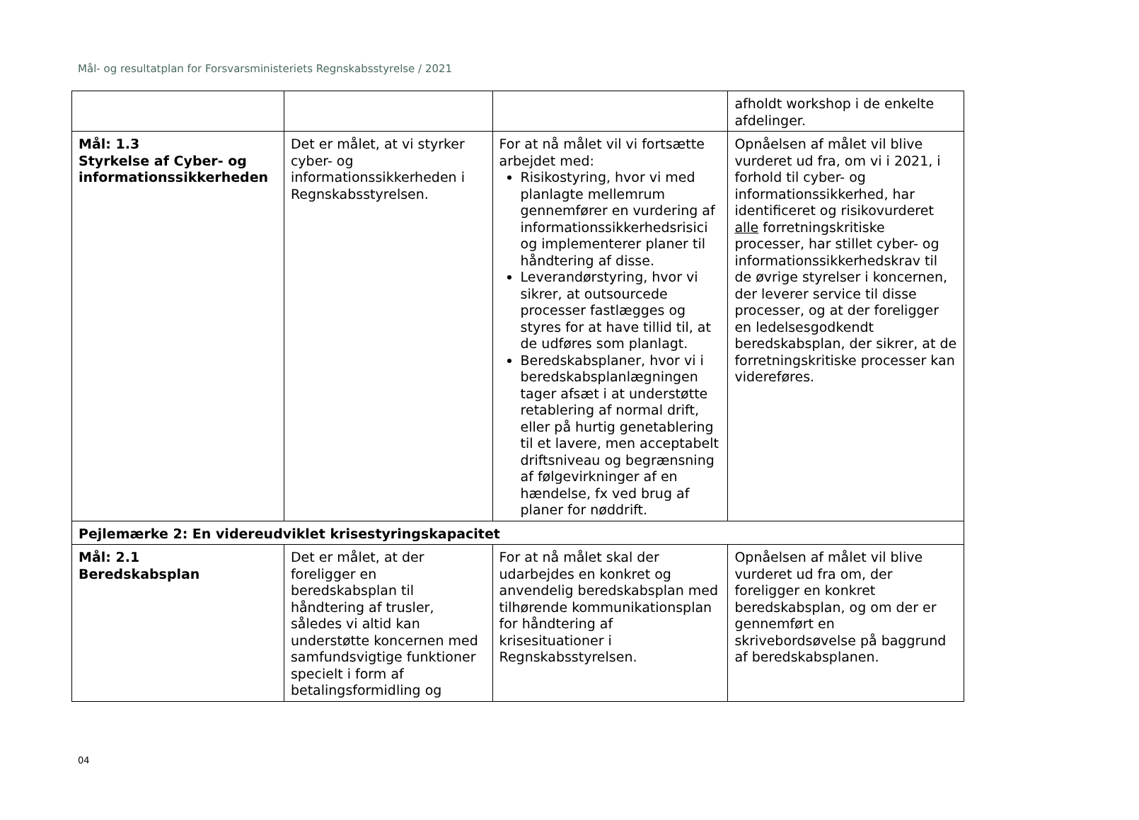Mål- og resultatplan for Forsvarsministeriets Regnskabsstyrelse / 2021
| | | | afholdt workshop i de enkelte afdelinger. |
| Mål: 1.3 Styrkelse af Cyber- og informationssikkerheden | Det er målet, at vi styrker cyber- og informationssikkerheden i Regnskabsstyrelsen. | For at nå målet vil vi fortsætte arbejdet med: Risikostyring, hvor vi med planlagte mellemrum gennemfører en vurdering af informationssikkerhedsrisici og implementerer planer til håndtering af disse. Leverandørstyring, hvor vi sikrer, at outsourcede processer fastlægges og styres for at have tillid til, at de udføres som planlagt. Beredskabsplaner, hvor vi i beredskabsplanlægningen tager afsæt i at understøtte retablering af normal drift, eller på hurtig genetablering til et lavere, men acceptabelt driftsniveau og begrænsning af følgevirkninger af en hændelse, fx ved brug af planer for nøddrift. | Opnåelsen af målet vil blive vurderet ud fra, om vi i 2021, i forhold til cyber- og informationssikkerhed, har identificeret og risikovurderet alle forretningskritiske processer, har stillet cyber- og informationssikkerhedskrav til de øvrige styrelser i koncernen, der leverer service til disse processer, og at der foreligger en ledelsesgodkendt beredskabsplan, der sikrer, at de forretningskritiske processer kan videreføres. |
| Pejlemærke 2: En videreudviklet krisestyringskapacitet | | | |
| Mål: 2.1 Beredskabsplan | Det er målet, at der foreligger en beredskabsplan til håndtering af trusler, således vi altid kan understøtte koncernen med samfundsvigtige funktioner specielt i form af betalingsformidling og | For at nå målet skal der udarbejdes en konkret og anvendelig beredskabsplan med tilhørende kommunikationsplan for håndtering af krisesituationer i Regnskabsstyrelsen. | Opnåelsen af målet vil blive vurderet ud fra om, der foreligger en konkret beredskabsplan, og om der er gennemført en skrivebordsøvelse på baggrund af beredskabsplanen. |
04